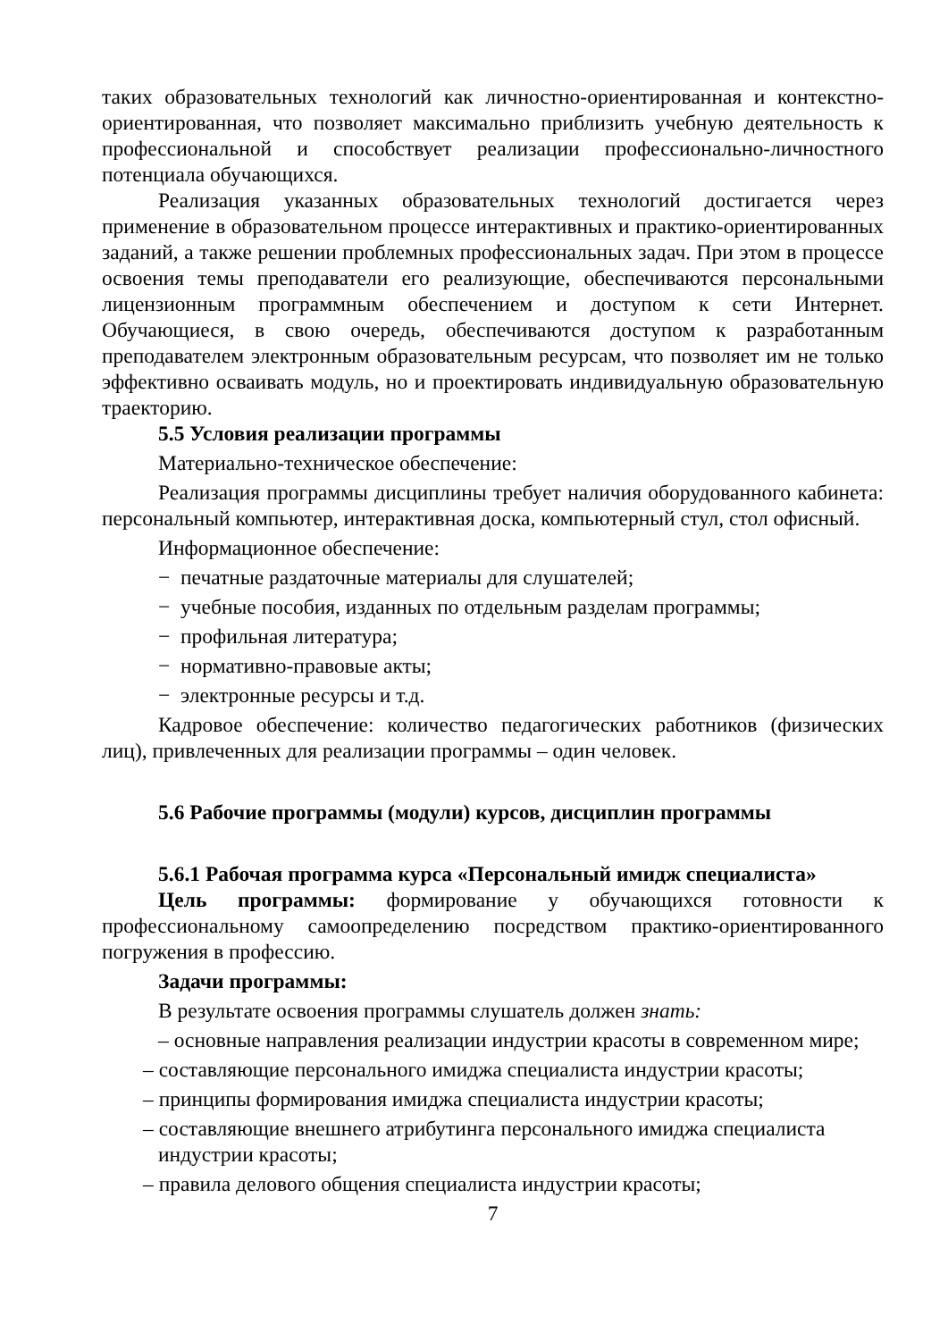таких образовательных технологий как личностно-ориентированная и контекстно-ориентированная, что позволяет максимально приблизить учебную деятельность к профессиональной и способствует реализации профессионально-личностного потенциала обучающихся.
Реализация указанных образовательных технологий достигается через применение в образовательном процессе интерактивных и практико-ориентированных заданий, а также решении проблемных профессиональных задач. При этом в процессе освоения темы преподаватели его реализующие, обеспечиваются персональными лицензионным программным обеспечением и доступом к сети Интернет. Обучающиеся, в свою очередь, обеспечиваются доступом к разработанным преподавателем электронным образовательным ресурсам, что позволяет им не только эффективно осваивать модуль, но и проектировать индивидуальную образовательную траекторию.
5.5 Условия реализации программы
Материально-техническое обеспечение:
Реализация программы дисциплины требует наличия оборудованного кабинета: персональный компьютер, интерактивная доска, компьютерный стул, стол офисный.
Информационное обеспечение:
− печатные раздаточные материалы для слушателей;
− учебные пособия, изданных по отдельным разделам программы;
− профильная литература;
− нормативно-правовые акты;
− электронные ресурсы и т.д.
Кадровое обеспечение: количество педагогических работников (физических лиц), привлеченных для реализации программы – один человек.
5.6 Рабочие программы (модули) курсов, дисциплин программы
5.6.1 Рабочая программа курса «Персональный имидж специалиста»
Цель программы: формирование у обучающихся готовности к профессиональному самоопределению посредством практико-ориентированного погружения в профессию.
Задачи программы:
В результате освоения программы слушатель должен знать:
– основные направления реализации индустрии красоты в современном мире;
– составляющие персонального имиджа специалиста индустрии красоты;
– принципы формирования имиджа специалиста индустрии красоты;
– составляющие внешнего атрибутинга персонального имиджа специалиста индустрии красоты;
– правила делового общения специалиста индустрии красоты;
7